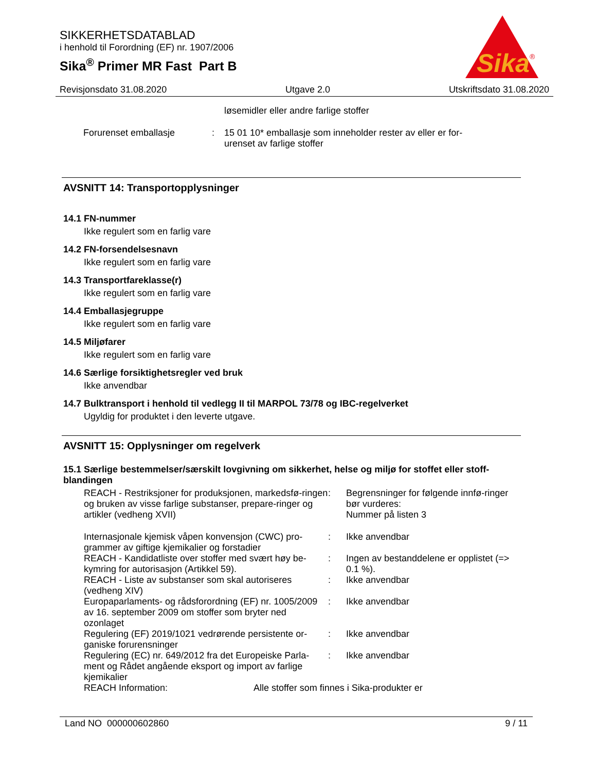SIKKERHETSDATABLAD
i henhold til Forordning (EF) nr. 1907/2006
Sika<sup>®</sup> Primer MR Fast Part B
Sika
®
Revisjonsdato 31.08.2020 Utgave 2.0 Utskriftsdato 31.08.2020
løsemidler eller andre farlige stoffer
Forurenset emballasje : 15 01 10* emballasje som inneholder rester av eller er for-
urenset av farlige stoffer
AVSNITT 14: Transportopplysninger
14.1 FN-nummer
Ikke regulert som en farlig vare
14.2 FN-forsendelsesnavn
Ikke regulert som en farlig vare
14.3 Transportfareklasse(r)
Ikke regulert som en farlig vare
14.4 Emballasjegruppe
Ikke regulert som en farlig vare
14.5 Miljøfarer
Ikke regulert som en farlig vare
14.6 Særlige forsiktighetsregler ved bruk
Ikke anvendbar
14.7 Bulktransport i henhold til vedlegg II til MARPOL 73/78 og IBC-regelverket
Ugyldig for produktet i den leverte utgave.
AVSNITT 15: Opplysninger om regelverk
15.1 Særlige bestemmelser/særskilt lovgivning om sikkerhet, helse og miljø for stoffet eller stoff-blandingen
REACH - Restriksjoner for produksjonen, markedsfø-ringen og bruken av visse farlige substanser, prepare-ringer og artikler (vedheng XVII)
: Begrensninger for følgende innfø-ringer bør vurderes:
Nummer på listen 3
Internasjonale kjemisk våpen konvensjon (CWC) pro-grammer av giftige kjemikalier og forstadier
: Ikke anvendbar
REACH - Kandidatliste over stoffer med svært høy be-kymring for autorisasjon (Artikkel 59).
: Ingen av bestanddelene er opplistet (=> 0.1 %).
REACH - Liste av substanser som skal autoriseres (vedheng XIV)
: Ikke anvendbar
Europaparlaments- og rådsforordning (EF) nr. 1005/2009 av 16. september 2009 om stoffer som bryter ned ozonlaget
: Ikke anvendbar
Regulering (EF) 2019/1021 vedrørende persistente or-ganiske forurensninger
: Ikke anvendbar
Regulering (EC) nr. 649/2012 fra det Europeiske Parla-ment og Rådet angående eksport og import av farlige kjemikalier
: Ikke anvendbar
REACH Information: Alle stoffer som finnes i Sika-produkter er
Land NO 000000602860 9 / 11